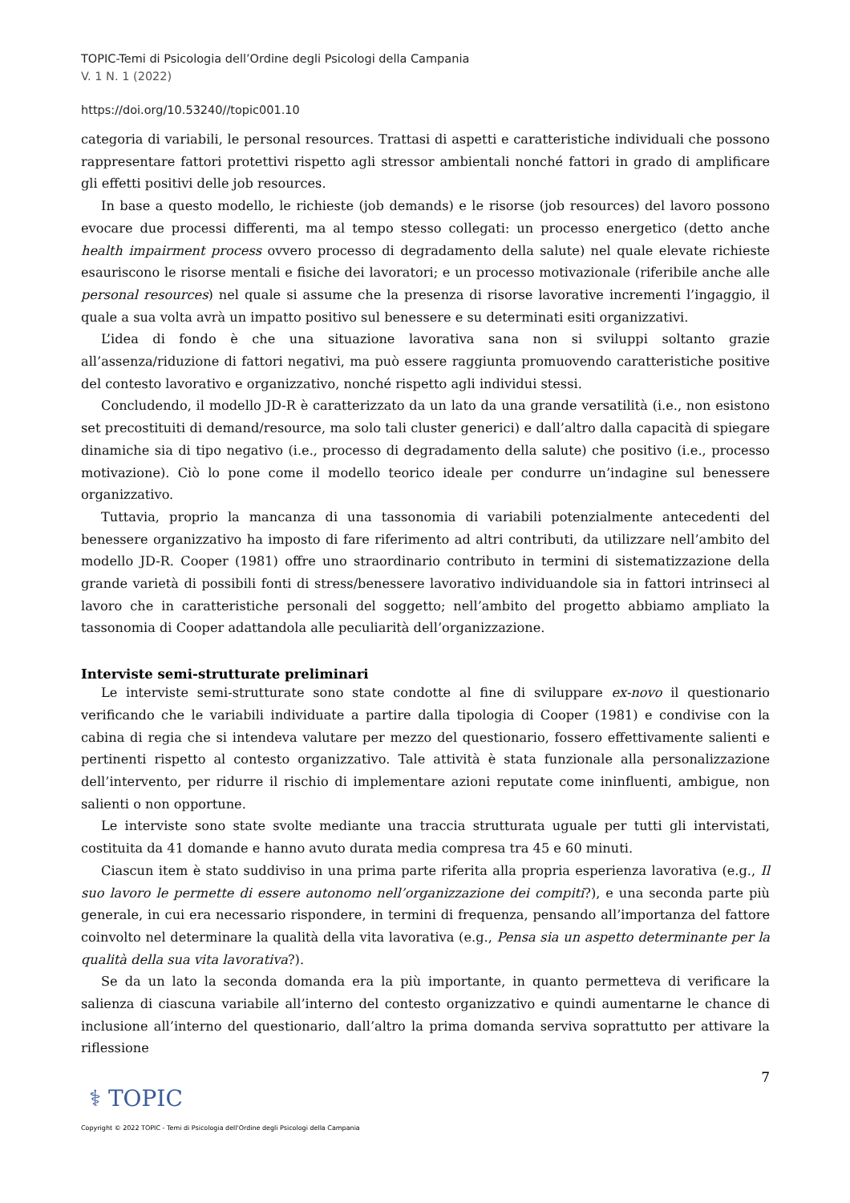TOPIC-Temi di Psicologia dell’Ordine degli Psicologi della Campania
V. 1 N. 1 (2022)
https://doi.org/10.53240//topic001.10
categoria di variabili, le personal resources. Trattasi di aspetti e caratteristiche individuali che possono rappresentare fattori protettivi rispetto agli stressor ambientali nonché fattori in grado di amplificare gli effetti positivi delle job resources.
In base a questo modello, le richieste (job demands) e le risorse (job resources) del lavoro possono evocare due processi differenti, ma al tempo stesso collegati: un processo energetico (detto anche health impairment process ovvero processo di degradamento della salute) nel quale elevate richieste esauriscono le risorse mentali e fisiche dei lavoratori; e un processo motivazionale (riferibile anche alle personal resources) nel quale si assume che la presenza di risorse lavorative incrementi l’ingaggio, il quale a sua volta avrà un impatto positivo sul benessere e su determinati esiti organizzativi.
L’idea di fondo è che una situazione lavorativa sana non si sviluppi soltanto grazie all’assenza/riduzione di fattori negativi, ma può essere raggiunta promuovendo caratteristiche positive del contesto lavorativo e organizzativo, nonché rispetto agli individui stessi.
Concludendo, il modello JD-R è caratterizzato da un lato da una grande versatilità (i.e., non esistono set precostituiti di demand/resource, ma solo tali cluster generici) e dall’altro dalla capacità di spiegare dinamiche sia di tipo negativo (i.e., processo di degradamento della salute) che positivo (i.e., processo motivazione). Ciò lo pone come il modello teorico ideale per condurre un’indagine sul benessere organizzativo.
Tuttavia, proprio la mancanza di una tassonomia di variabili potenzialmente antecedenti del benessere organizzativo ha imposto di fare riferimento ad altri contributi, da utilizzare nell’ambito del modello JD-R. Cooper (1981) offre uno straordinario contributo in termini di sistematizzazione della grande varietà di possibili fonti di stress/benessere lavorativo individuandole sia in fattori intrinseci al lavoro che in caratteristiche personali del soggetto; nell’ambito del progetto abbiamo ampliato la tassonomia di Cooper adattandola alle peculiarità dell’organizzazione.
Interviste semi-strutturate preliminari
Le interviste semi-strutturate sono state condotte al fine di sviluppare ex-novo il questionario verificando che le variabili individuate a partire dalla tipologia di Cooper (1981) e condivise con la cabina di regia che si intendeva valutare per mezzo del questionario, fossero effettivamente salienti e pertinenti rispetto al contesto organizzativo. Tale attività è stata funzionale alla personalizzazione dell’intervento, per ridurre il rischio di implementare azioni reputate come ininfluenti, ambigue, non salienti o non opportune.
Le interviste sono state svolte mediante una traccia strutturata uguale per tutti gli intervistati, costituita da 41 domande e hanno avuto durata media compresa tra 45 e 60 minuti.
Ciascun item è stato suddiviso in una prima parte riferita alla propria esperienza lavorativa (e.g., Il suo lavoro le permette di essere autonomo nell’organizzazione dei compiti?), e una seconda parte più generale, in cui era necessario rispondere, in termini di frequenza, pensando all’importanza del fattore coinvolto nel determinare la qualità della vita lavorativa (e.g., Pensa sia un aspetto determinante per la qualità della sua vita lavorativa?).
Se da un lato la seconda domanda era la più importante, in quanto permetteva di verificare la salienza di ciascuna variabile all’interno del contesto organizzativo e quindi aumentarne le chance di inclusione all’interno del questionario, dall’altro la prima domanda serviva soprattutto per attivare la riflessione
7
⚕ TOPIC
Copyright © 2022 TOPIC - Temi di Psicologia dell'Ordine degli Psicologi della Campania